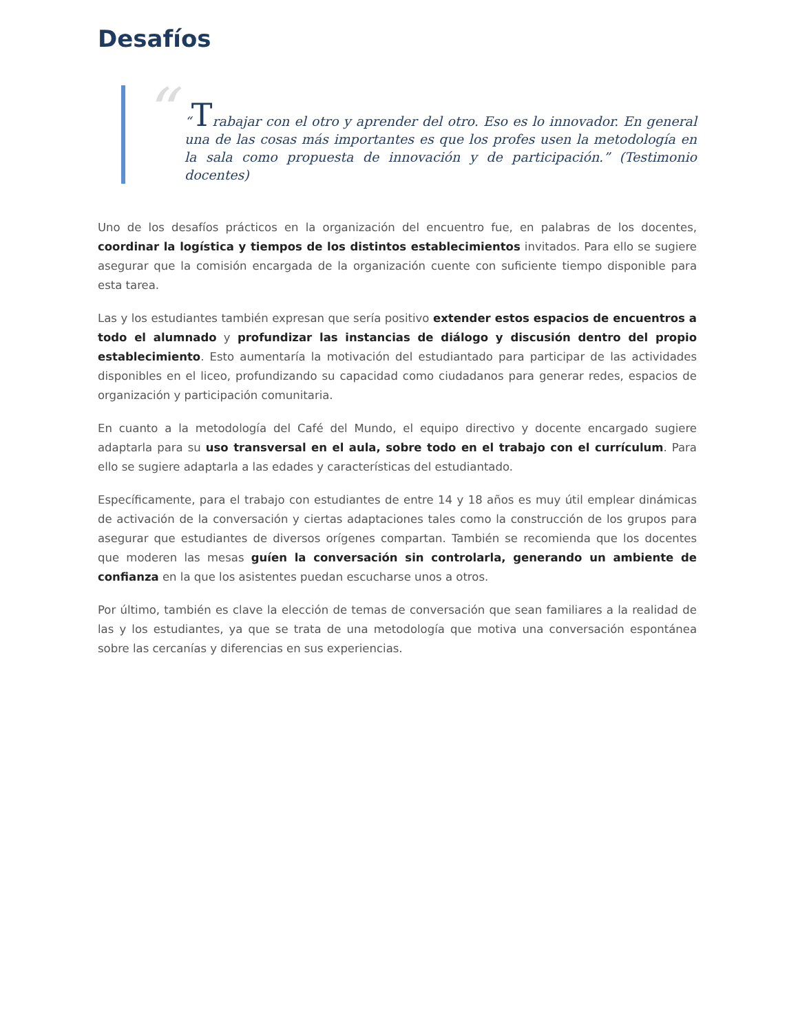Desafíos
“
“Trabajar con el otro y aprender del otro. Eso es lo innovador. En general una de las cosas más importantes es que los profes usen la metodología en la sala como propuesta de innovación y de participación.” (Testimonio docentes)
Uno de los desafíos prácticos en la organización del encuentro fue, en palabras de los docentes, coordinar la logística y tiempos de los distintos establecimientos invitados. Para ello se sugiere asegurar que la comisión encargada de la organización cuente con suficiente tiempo disponible para esta tarea.
Las y los estudiantes también expresan que sería positivo extender estos espacios de encuentros a todo el alumnado y profundizar las instancias de diálogo y discusión dentro del propio establecimiento. Esto aumentaría la motivación del estudiantado para participar de las actividades disponibles en el liceo, profundizando su capacidad como ciudadanos para generar redes, espacios de organización y participación comunitaria.
En cuanto a la metodología del Café del Mundo, el equipo directivo y docente encargado sugiere adaptarla para su uso transversal en el aula, sobre todo en el trabajo con el currículum. Para ello se sugiere adaptarla a las edades y características del estudiantado.
Específicamente, para el trabajo con estudiantes de entre 14 y 18 años es muy útil emplear dinámicas de activación de la conversación y ciertas adaptaciones tales como la construcción de los grupos para asegurar que estudiantes de diversos orígenes compartan. También se recomienda que los docentes que moderen las mesas guíen la conversación sin controlarla, generando un ambiente de confianza en la que los asistentes puedan escucharse unos a otros.
Por último, también es clave la elección de temas de conversación que sean familiares a la realidad de las y los estudiantes, ya que se trata de una metodología que motiva una conversación espontánea sobre las cercanías y diferencias en sus experiencias.